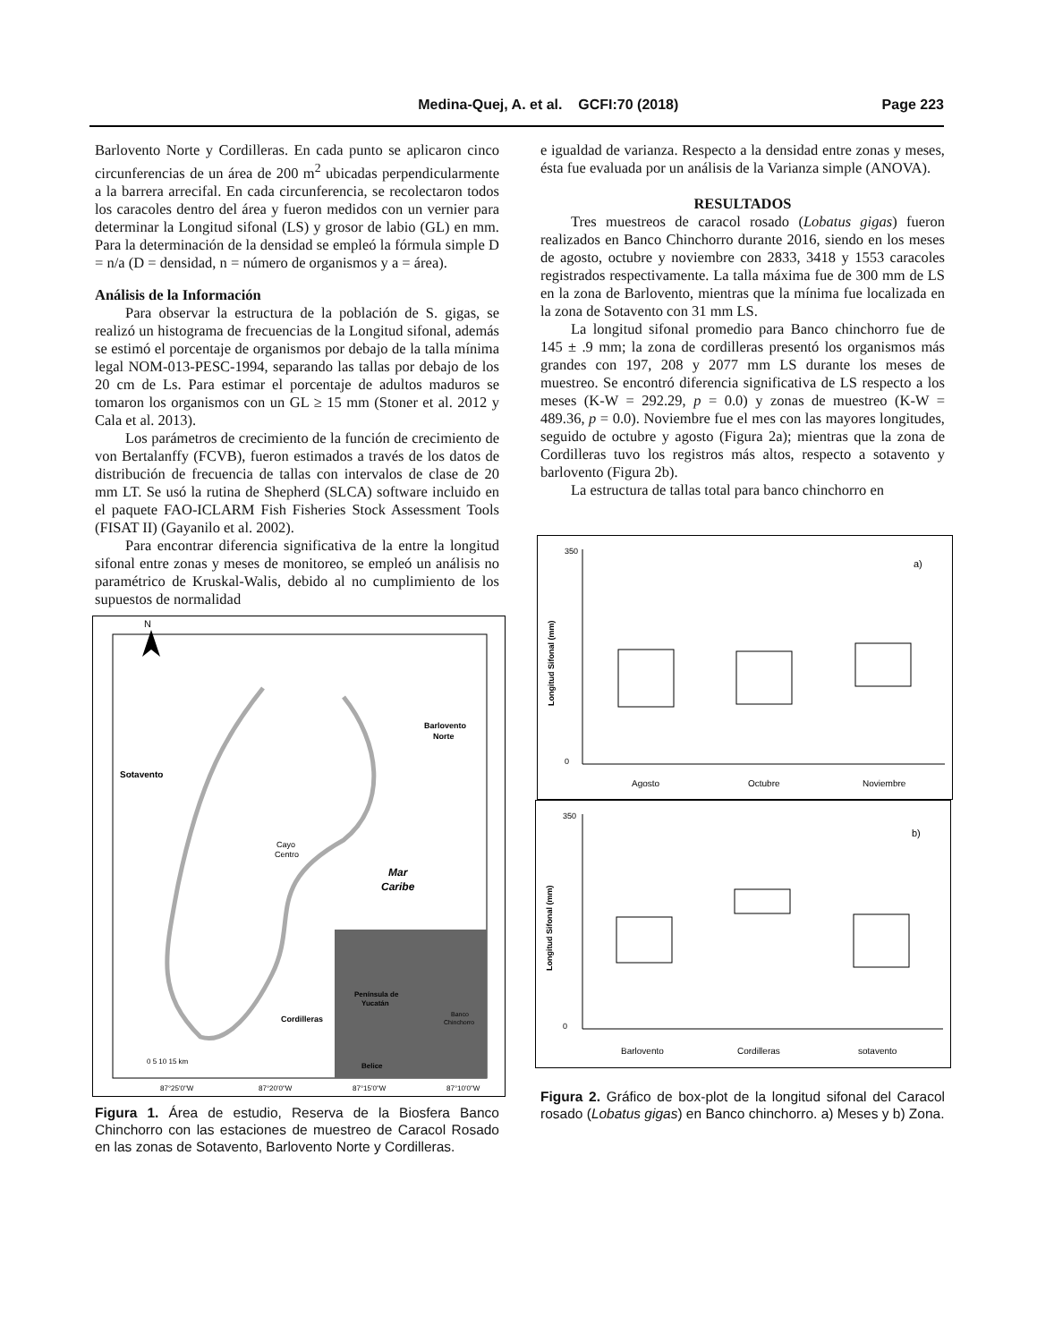Medina-Quej, A. et al. GCFI:70 (2018) Page 223
Barlovento Norte y Cordilleras. En cada punto se aplicaron cinco circunferencias de un área de 200 m<sup>2</sup> ubicadas perpendicularmente a la barrera arrecifal. En cada circunferencia, se recolectaron todos los caracoles dentro del área y fueron medidos con un vernier para determinar la Longitud sifonal (LS) y grosor de labio (GL) en mm. Para la determinación de la densidad se empleó la fórmula simple D = n/a (D = densidad, n = número de organismos y a = área).
Análisis de la Información
Para observar la estructura de la población de S. gigas, se realizó un histograma de frecuencias de la Longitud sifonal, además se estimó el porcentaje de organismos por debajo de la talla mínima legal NOM-013-PESC-1994, separando las tallas por debajo de los 20 cm de Ls. Para estimar el porcentaje de adultos maduros se tomaron los organismos con un GL ≥ 15 mm (Stoner et al. 2012 y Cala et al. 2013).
Los parámetros de crecimiento de la función de crecimiento de von Bertalanffy (FCVB), fueron estimados a través de los datos de distribución de frecuencia de tallas con intervalos de clase de 20 mm LT. Se usó la rutina de Shepherd (SLCA) software incluido en el paquete FAO-ICLARM Fish Fisheries Stock Assessment Tools (FISAT II) (Gayanilo et al. 2002).
Para encontrar diferencia significativa de la entre la longitud sifonal entre zonas y meses de monitoreo, se empleó un análisis no paramétrico de Kruskal-Walis, debido al no cumplimiento de los supuestos de normalidad
N
Sotavento
Barlovento
Norte
Cayo
Centro
Mar
Caribe
Cordilleras
Península de
Yucatán
Banco
Chinchorro
Belice
0 5 10 15 km
87°25'0"W
87°20'0"W
87°15'0"W
87°10'0"W
Figura 1. Área de estudio, Reserva de la Biosfera Banco Chinchorro con las estaciones de muestreo de Caracol Rosado en las zonas de Sotavento, Barlovento Norte y Cordilleras.
e igualdad de varianza. Respecto a la densidad entre zonas y meses, ésta fue evaluada por un análisis de la Varianza simple (ANOVA).
RESULTADOS
Tres muestreos de caracol rosado (Lobatus gigas) fueron realizados en Banco Chinchorro durante 2016, siendo en los meses de agosto, octubre y noviembre con 2833, 3418 y 1553 caracoles registrados respectivamente. La talla máxima fue de 300 mm de LS en la zona de Barlovento, mientras que la mínima fue localizada en la zona de Sotavento con 31 mm LS.
La longitud sifonal promedio para Banco chinchorro fue de 145 ± .9 mm; la zona de cordilleras presentó los organismos más grandes con 197, 208 y 2077 mm LS durante los meses de muestreo. Se encontró diferencia significativa de LS respecto a los meses (K-W = 292.29, p = 0.0) y zonas de muestreo (K-W = 489.36, p = 0.0). Noviembre fue el mes con las mayores longitudes, seguido de octubre y agosto (Figura 2a); mientras que la zona de Cordilleras tuvo los registros más altos, respecto a sotavento y barlovento (Figura 2b).
La estructura de tallas total para banco chinchorro en
a)
350
0
Longitud Sifonal (mm)
Agosto
Octubre
Noviembre
b)
350
0
Longitud Sifonal (mm)
Barlovento
Cordilleras
sotavento
Figura 2. Gráfico de box-plot de la longitud sifonal del Caracol rosado (Lobatus gigas) en Banco chinchorro. a) Meses y b) Zona.